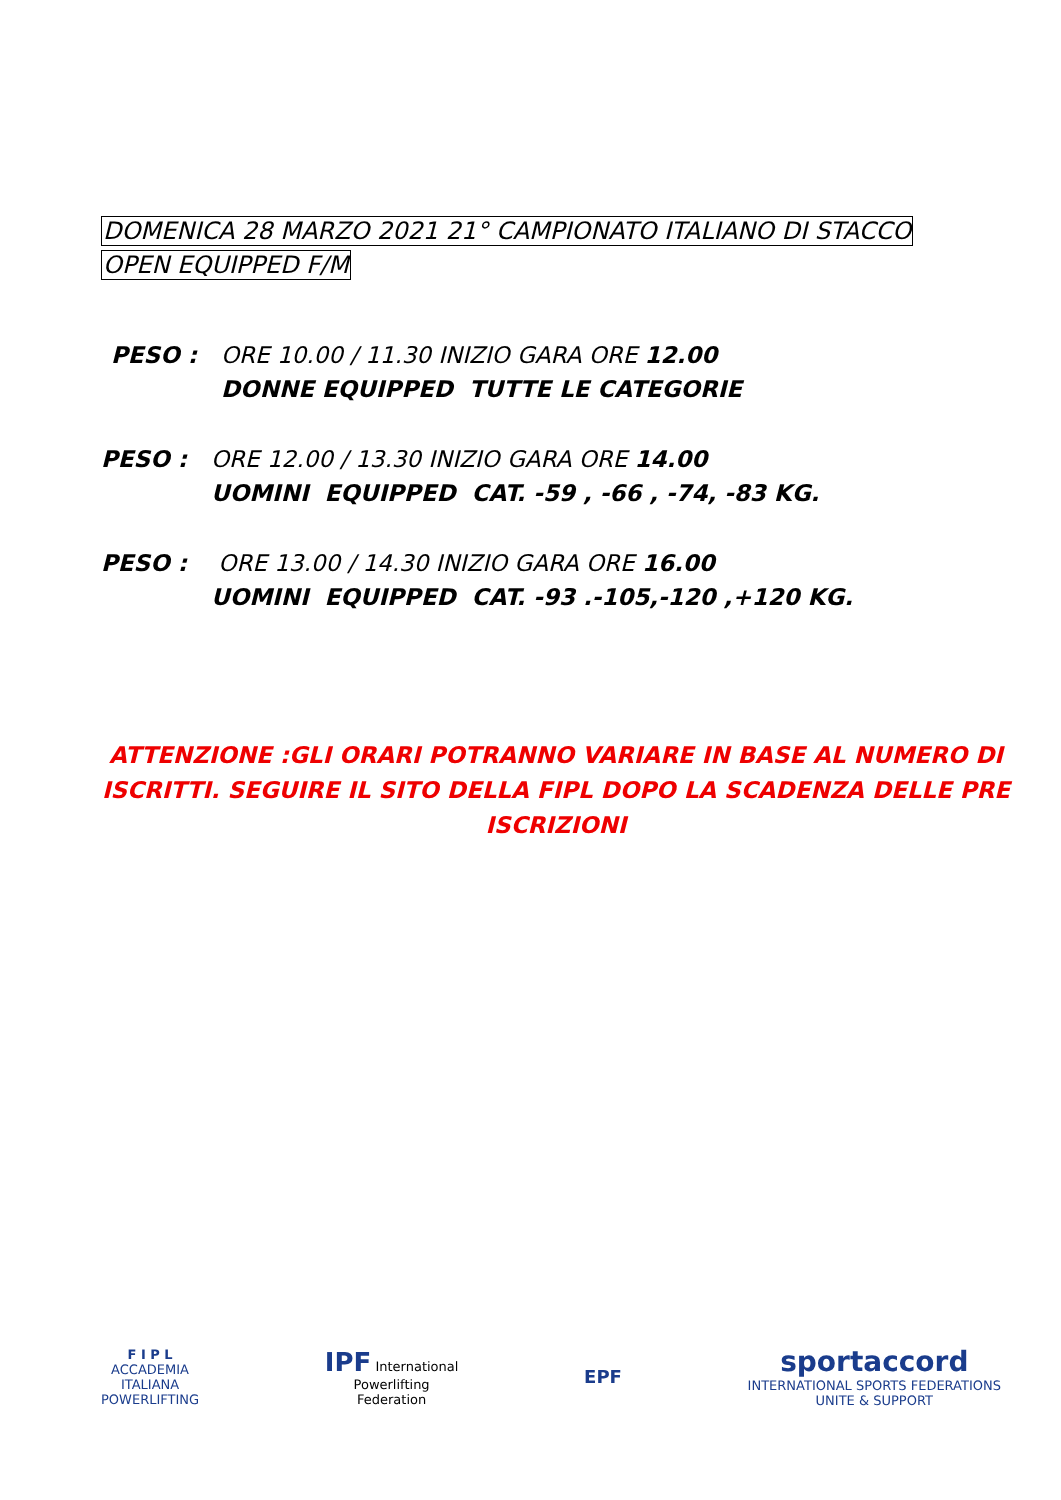DOMENICA 28 MARZO 2021 21° CAMPIONATO ITALIANO DI STACCO
OPEN EQUIPPED F/M
PESO : ORE 10.00 / 11.30 INIZIO GARA ORE 12.00
DONNE EQUIPPED TUTTE LE CATEGORIE
PESO : ORE 12.00 / 13.30 INIZIO GARA ORE 14.00
UOMINI EQUIPPED CAT. -59 , -66 , -74, -83 KG.
PESO : ORE 13.00 / 14.30 INIZIO GARA ORE 16.00
UOMINI EQUIPPED CAT. -93 .-105,-120 ,+120 KG.
ATTENZIONE :GLI ORARI POTRANNO VARIARE IN BASE AL NUMERO DI ISCRITTI. SEGUIRE IL SITO DELLA FIPL DOPO LA SCADENZA DELLE PRE ISCRIZIONI
F I P L
ACCADEMIA
ITALIANA
POWERLIFTING
IPF International
Powerlifting
Federation
EPF
sportaccord
INTERNATIONAL SPORTS FEDERATIONS
UNITE & SUPPORT